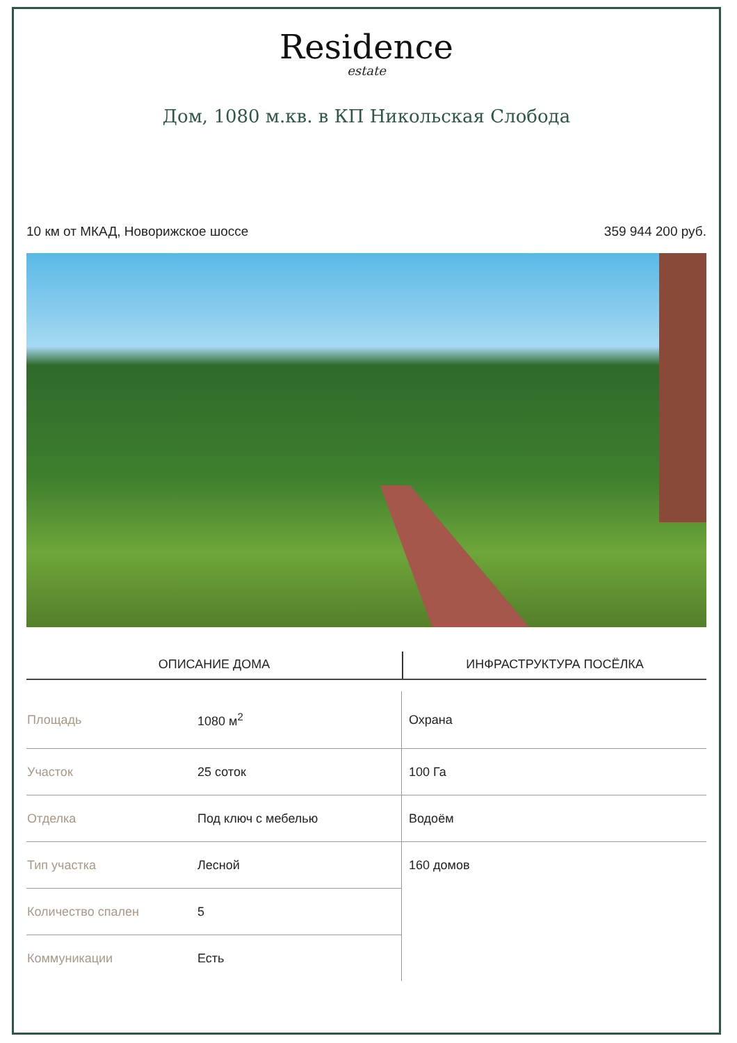Residence
estate
Дом, 1080 м.кв. в КП Никольская Слобода
10 км от МКАД, Новорижское шоссе 359 944 200 руб.
ОПИСАНИЕ ДОМА ИНФРАСТРУКТУРА ПОСЁЛКА
| Площадь | 1080 м<sup>2</sup> |
| Участок | 25 соток |
| Отделка | Под ключ с мебелью |
| Тип участка | Лесной |
| Количество спален | 5 |
| Коммуникации | Есть |
| Охрана |
| 100 Га |
| Водоём |
| 160 домов |